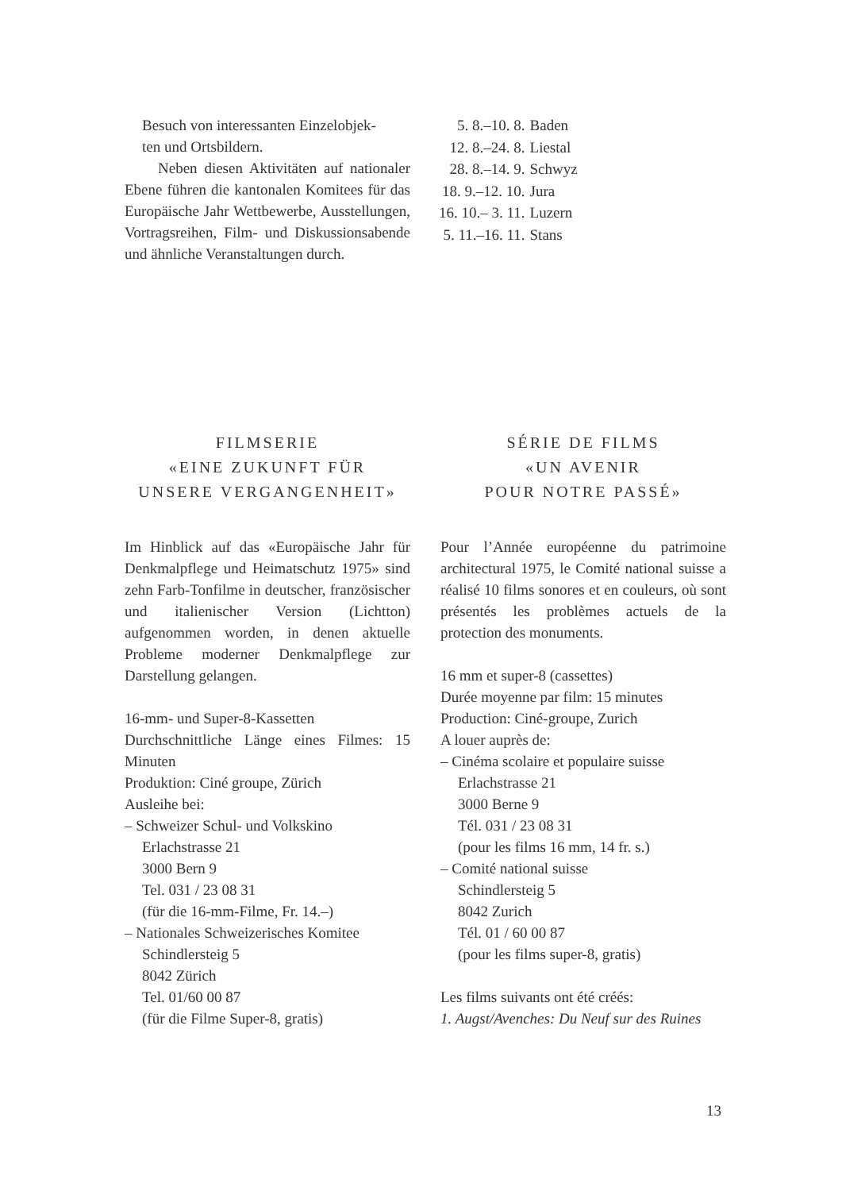Besuch von interessanten Einzelobjek-
ten und Ortsbildern.
Neben diesen Aktivitäten auf nationaler Ebene führen die kantonalen Komitees für das Europäische Jahr Wettbewerbe, Ausstellungen, Vortragsreihen, Film- und Diskussionsabende und ähnliche Veranstaltungen durch.
| 5. 8.–10. 8. | Baden |
| 12. 8.–24. 8. | Liestal |
| 28. 8.–14. 9. | Schwyz |
| 18. 9.–12. 10. | Jura |
| 16. 10.– 3. 11. | Luzern |
| 5. 11.–16. 11. | Stans |
FILMSERIE
«EINE ZUKUNFT FÜR
UNSERE VERGANGENHEIT»
Im Hinblick auf das «Europäische Jahr für Denkmalpflege und Heimatschutz 1975» sind zehn Farb-Tonfilme in deutscher, französischer und italienischer Version (Lichtton) aufgenommen worden, in denen aktuelle Probleme moderner Denkmalpflege zur Darstellung gelangen.
16-mm- und Super-8-Kassetten
Durchschnittliche Länge eines Filmes: 15 Minuten
Produktion: Ciné groupe, Zürich
Ausleihe bei:
– Schweizer Schul- und Volkskino
Erlachstrasse 21
3000 Bern 9
Tel. 031 / 23 08 31
(für die 16-mm-Filme, Fr. 14.–)
– Nationales Schweizerisches Komitee
Schindlersteig 5
8042 Zürich
Tel. 01/60 00 87
(für die Filme Super-8, gratis)
SÉRIE DE FILMS
«UN AVENIR
POUR NOTRE PASSÉ»
Pour l’Année européenne du patrimoine architectural 1975, le Comité national suisse a réalisé 10 films sonores et en couleurs, où sont présentés les problèmes actuels de la protection des monuments.
16 mm et super-8 (cassettes)
Durée moyenne par film: 15 minutes
Production: Ciné-groupe, Zurich
A louer auprès de:
– Cinéma scolaire et populaire suisse
Erlachstrasse 21
3000 Berne 9
Tél. 031 / 23 08 31
(pour les films 16 mm, 14 fr. s.)
– Comité national suisse
Schindlersteig 5
8042 Zurich
Tél. 01 / 60 00 87
(pour les films super-8, gratis)
Les films suivants ont été créés:
1. Augst/Avenches: Du Neuf sur des Ruines
13